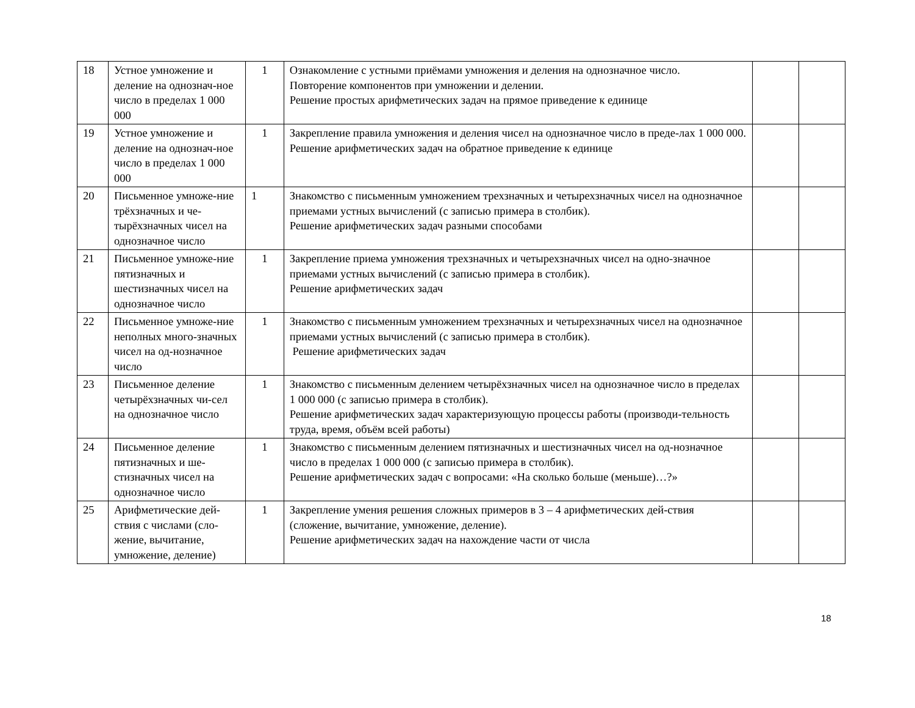| 18 | Устное умножение и деление на однознач-ное число в пределах 1 000 000 | 1 | Ознакомление с устными приёмами умножения и деления на однозначное число. Повторение компонентов при умножении и делении. Решение простых арифметических задач на прямое приведение к единице | | |
| 19 | Устное умножение и деление на однознач-ное число в пределах 1 000 000 | 1 | Закрепление правила умножения и деления чисел на однозначное число в преде-лах 1 000 000. Решение арифметических задач на обратное приведение к единице | | |
| 20 | Письменное умноже-ние трёхзначных и че-тырёхзначных чисел на однозначное число | 1 | Знакомство с письменным умножением трехзначных и четырехзначных чисел на однозначное приемами устных вычислений (с записью примера в столбик). Решение арифметических задач разными способами | | |
| 21 | Письменное умноже-ние пятизначных и шестизначных чисел на однозначное число | 1 | Закрепление приема умножения трехзначных и четырехзначных чисел на одно-значное приемами устных вычислений (с записью примера в столбик). Решение арифметических задач | | |
| 22 | Письменное умноже-ние неполных много-значных чисел на од-нозначное число | 1 | Знакомство с письменным умножением трехзначных и четырехзначных чисел на однозначное приемами устных вычислений (с записью примера в столбик). Решение арифметических задач | | |
| 23 | Письменное деление четырёхзначных чи-сел на однозначное число | 1 | Знакомство с письменным делением четырёхзначных чисел на однозначное число в пределах 1 000 000 (с записью примера в столбик). Решение арифметических задач характеризующую процессы работы (производи-тельность труда, время, объём всей работы) | | |
| 24 | Письменное деление пятизначных и ше-стизначных чисел на однозначное число | 1 | Знакомство с письменным делением пятизначных и шестизначных чисел на од-нозначное число в пределах 1 000 000 (с записью примера в столбик). Решение арифметических задач с вопросами: «На сколько больше (меньше)…?» | | |
| 25 | Арифметические дей-ствия с числами (сло-жение, вычитание, умножение, деление) | 1 | Закрепление умения решения сложных примеров в 3 – 4 арифметических дей-ствия (сложение, вычитание, умножение, деление). Решение арифметических задач на нахождение части от числа | | |
18